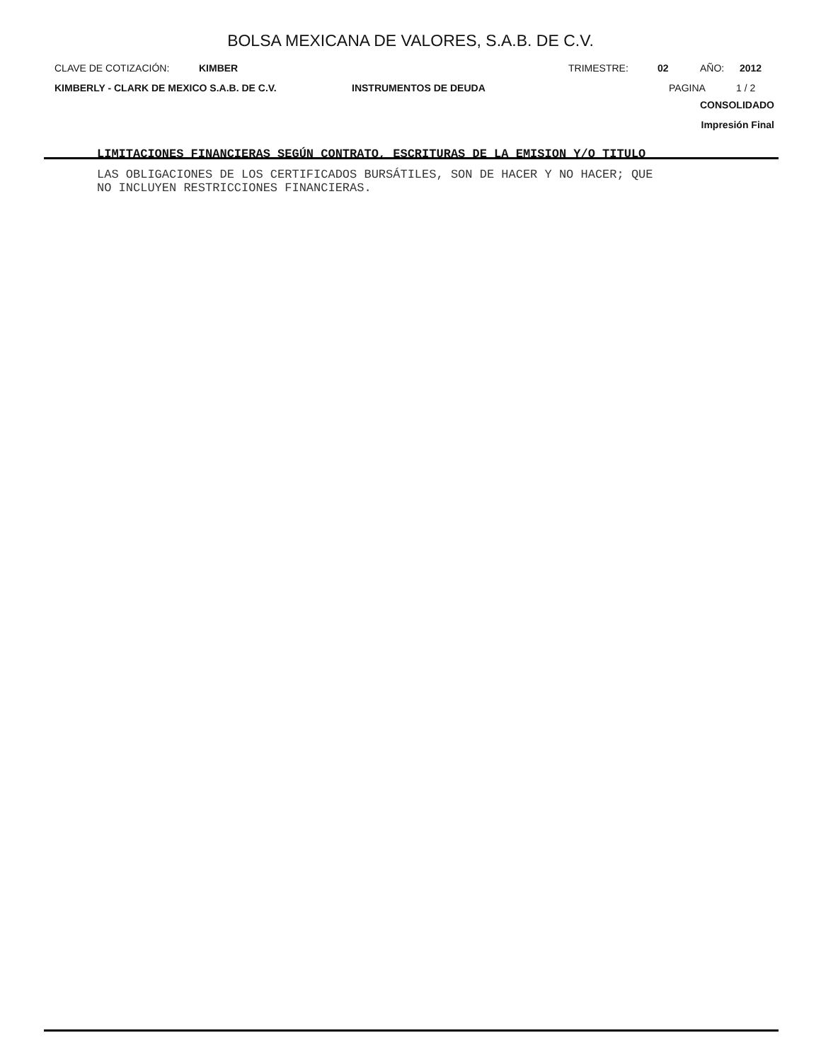BOLSA MEXICANA DE VALORES, S.A.B. DE C.V.
CLAVE DE COTIZACIÓN: KIMBER TRIMESTRE: 02 AÑO: 2012
KIMBERLY - CLARK DE MEXICO S.A.B. DE C.V. INSTRUMENTOS DE DEUDA PAGINA 1 / 2
CONSOLIDADO
Impresión Final
LIMITACIONES FINANCIERAS SEGÚN CONTRATO, ESCRITURAS DE LA EMISION Y/O TITULO
LAS OBLIGACIONES DE LOS CERTIFICADOS BURSÁTILES, SON DE HACER Y NO HACER; QUE
NO INCLUYEN RESTRICCIONES FINANCIERAS.